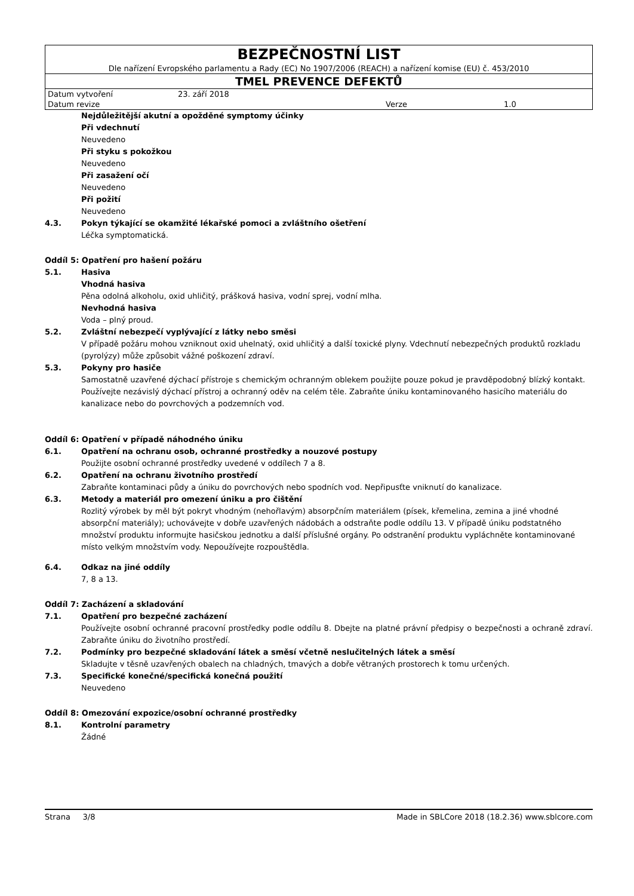| BEZPEČNOSTNÍ LIST | | | |
| Dle nařízení Evropského parlamentu a Rady (EC) No 1907/2006 (REACH) a nařízení komise (EU) č. 453/2010 | | | |
| TMEL PREVENCE DEFEKTŮ | | | |
| Datum vytvoření | 23. září 2018 | | |
| Datum revize | | Verze | 1.0 |
Nejdůležitější akutní a opožděné symptomy účinky
Při vdechnutí
Neuvedeno
Při styku s pokožkou
Neuvedeno
Při zasažení očí
Neuvedeno
Při požití
Neuvedeno
4.3. Pokyn týkající se okamžité lékařské pomoci a zvláštního ošetření
Léčka symptomatická.
Oddíl 5: Opatření pro hašení požáru
5.1. Hasiva
Vhodná hasiva
Pěna odolná alkoholu, oxid uhličitý, prášková hasiva, vodní sprej, vodní mlha.
Nevhodná hasiva
Voda – plný proud.
5.2. Zvláštní nebezpečí vyplývající z látky nebo směsi
V případě požáru mohou vzniknout oxid uhelnatý, oxid uhličitý a další toxické plyny. Vdechnutí nebezpečných produktů rozkladu (pyrolýzy) může způsobit vážné poškození zdraví.
5.3. Pokyny pro hasiče
Samostatně uzavřené dýchací přístroje s chemickým ochranným oblekem použijte pouze pokud je pravděpodobný blízký kontakt. Používejte nezávislý dýchací přístroj a ochranný oděv na celém těle. Zabraňte úniku kontaminovaného hasicího materiálu do kanalizace nebo do povrchových a podzemních vod.
Oddíl 6: Opatření v případě náhodného úniku
6.1. Opatření na ochranu osob, ochranné prostředky a nouzové postupy
Použijte osobní ochranné prostředky uvedené v oddílech 7 a 8.
6.2. Opatření na ochranu životního prostředí
Zabraňte kontaminaci půdy a úniku do povrchových nebo spodních vod. Nepřipusťte vniknutí do kanalizace.
6.3. Metody a materiál pro omezení úniku a pro čištění
Rozlitý výrobek by měl být pokryt vhodným (nehořlavým) absorpčním materiálem (písek, křemelina, zemina a jiné vhodné absorpční materiály); uchovávejte v dobře uzavřených nádobách a odstraňte podle oddílu 13. V případě úniku podstatného množství produktu informujte hasičskou jednotku a další příslušné orgány. Po odstranění produktu vypláchněte kontaminované místo velkým množstvím vody. Nepoužívejte rozpouštědla.
6.4. Odkaz na jiné oddíly
7, 8 a 13.
Oddíl 7: Zacházení a skladování
7.1. Opatření pro bezpečné zacházení
Používejte osobní ochranné pracovní prostředky podle oddílu 8. Dbejte na platné právní předpisy o bezpečnosti a ochraně zdraví. Zabraňte úniku do životního prostředí.
7.2. Podmínky pro bezpečné skladování látek a směsí včetně neslučitelných látek a směsí
Skladujte v těsně uzavřených obalech na chladných, tmavých a dobře větraných prostorech k tomu určených.
7.3. Specifické konečné/specifická konečná použití
Neuvedeno
Oddíl 8: Omezování expozice/osobní ochranné prostředky
8.1. Kontrolní parametry
Žádné
Strana 3/8 Made in SBLCore 2018 (18.2.36) www.sblcore.com